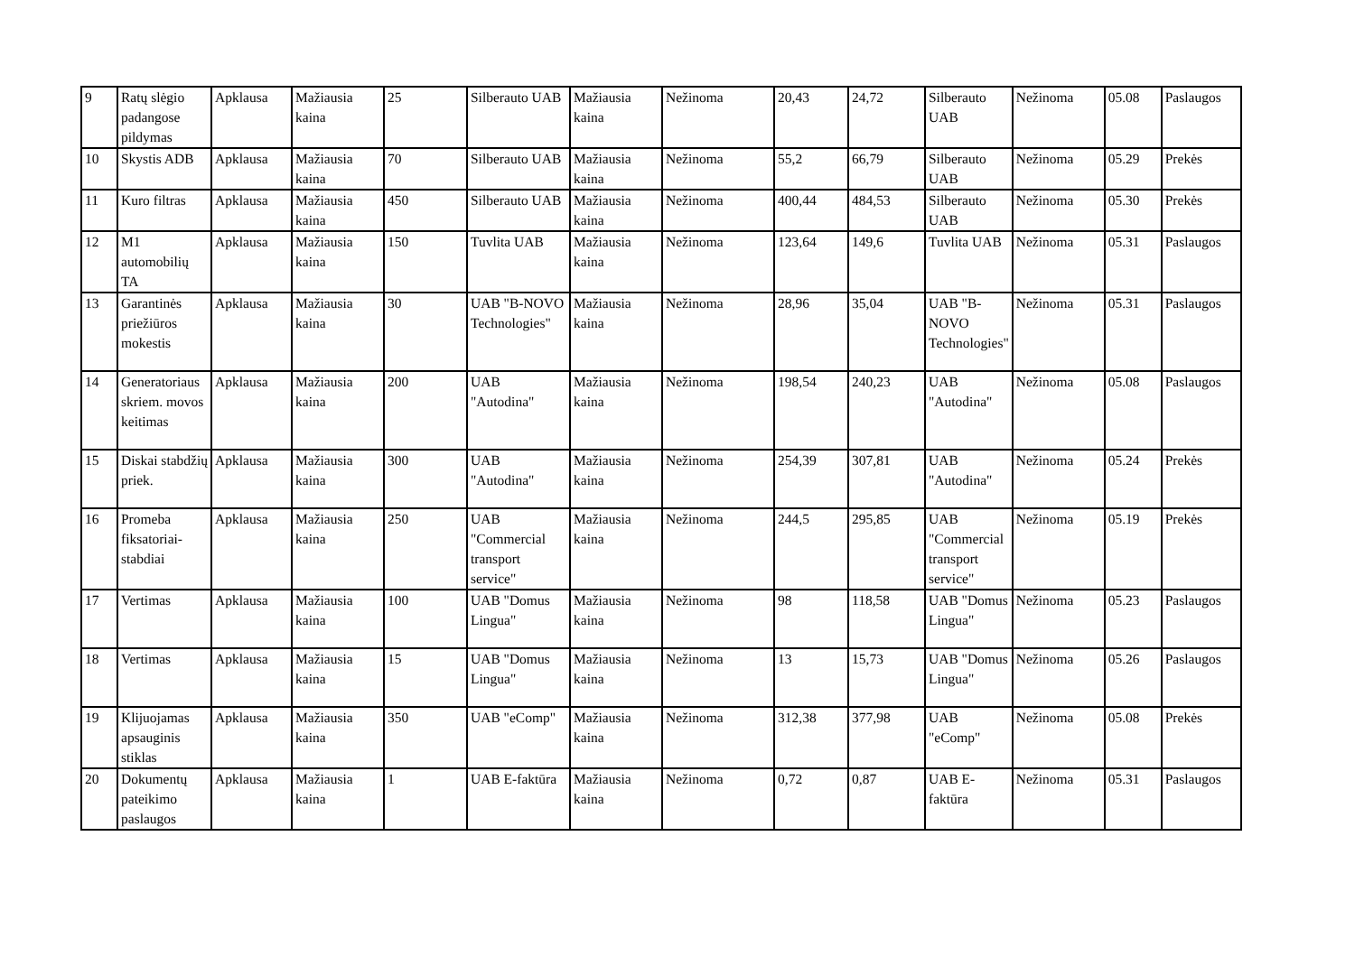| 9 | Ratų slėgio padangose pildymas | Apklausa | Mažiausia kaina | 25 | Silberauto UAB | Mažiausia kaina | Nežinoma | 20,43 | 24,72 | Silberauto UAB | Nežinoma | 05.08 | Paslaugos |
| 10 | Skystis ADB | Apklausa | Mažiausia kaina | 70 | Silberauto UAB | Mažiausia kaina | Nežinoma | 55,2 | 66,79 | Silberauto UAB | Nežinoma | 05.29 | Prekės |
| 11 | Kuro filtras | Apklausa | Mažiausia kaina | 450 | Silberauto UAB | Mažiausia kaina | Nežinoma | 400,44 | 484,53 | Silberauto UAB | Nežinoma | 05.30 | Prekės |
| 12 | M1 automobilių TA | Apklausa | Mažiausia kaina | 150 | Tuvlita UAB | Mažiausia kaina | Nežinoma | 123,64 | 149,6 | Tuvlita UAB | Nežinoma | 05.31 | Paslaugos |
| 13 | Garantinės priežiūros mokestis | Apklausa | Mažiausia kaina | 30 | UAB "B-NOVO Technologies" | Mažiausia kaina | Nežinoma | 28,96 | 35,04 | UAB "B-NOVO Technologies" | Nežinoma | 05.31 | Paslaugos |
| 14 | Generatoriaus skriem. movos keitimas | Apklausa | Mažiausia kaina | 200 | UAB "Autodina" | Mažiausia kaina | Nežinoma | 198,54 | 240,23 | UAB "Autodina" | Nežinoma | 05.08 | Paslaugos |
| 15 | Diskai stabdžių priek. | Apklausa | Mažiausia kaina | 300 | UAB "Autodina" | Mažiausia kaina | Nežinoma | 254,39 | 307,81 | UAB "Autodina" | Nežinoma | 05.24 | Prekės |
| 16 | Promeba fiksatoriai-stabdiai | Apklausa | Mažiausia kaina | 250 | UAB "Commercial transport service" | Mažiausia kaina | Nežinoma | 244,5 | 295,85 | UAB "Commercial transport service" | Nežinoma | 05.19 | Prekės |
| 17 | Vertimas | Apklausa | Mažiausia kaina | 100 | UAB "Domus Lingua" | Mažiausia kaina | Nežinoma | 98 | 118,58 | UAB "Domus Lingua" | Nežinoma | 05.23 | Paslaugos |
| 18 | Vertimas | Apklausa | Mažiausia kaina | 15 | UAB "Domus Lingua" | Mažiausia kaina | Nežinoma | 13 | 15,73 | UAB "Domus Lingua" | Nežinoma | 05.26 | Paslaugos |
| 19 | Klijuojamas apsauginis stiklas | Apklausa | Mažiausia kaina | 350 | UAB "eComp" | Mažiausia kaina | Nežinoma | 312,38 | 377,98 | UAB "eComp" | Nežinoma | 05.08 | Prekės |
| 20 | Dokumentų pateikimo paslaugos | Apklausa | Mažiausia kaina | 1 | UAB E-faktūra | Mažiausia kaina | Nežinoma | 0,72 | 0,87 | UAB E-faktūra | Nežinoma | 05.31 | Paslaugos |